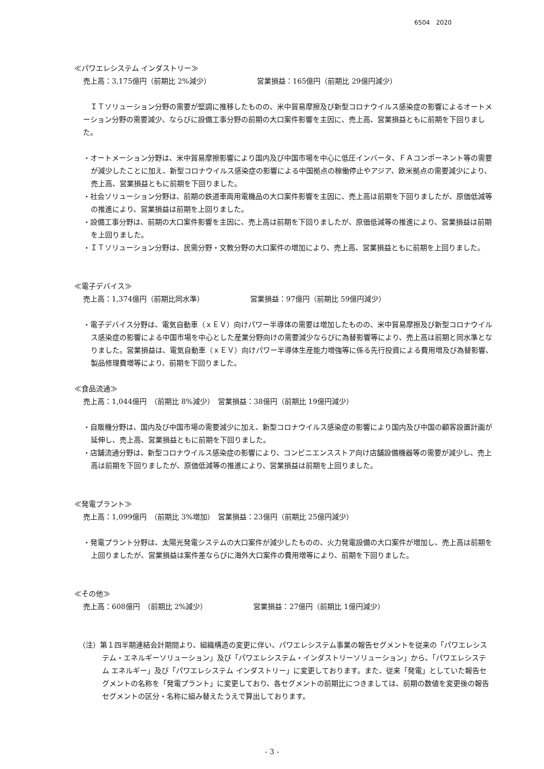6504　2020
≪パワエレシステム インダストリー≫
売上高：3,175億円（前期比 2%減少） 営業損益：165億円（前期比 29億円減少）
ＩＴソリューション分野の需要が堅調に推移したものの、米中貿易摩擦及び新型コロナウイルス感染症の影響によるオートメーション分野の需要減少、ならびに設備工事分野の前期の大口案件影響を主因に、売上高、営業損益ともに前期を下回りました。
・オートメーション分野は、米中貿易摩擦影響により国内及び中国市場を中心に低圧インバータ、ＦＡコンポーネント等の需要が減少したことに加え、新型コロナウイルス感染症の影響による中国拠点の稼働停止やアジア、欧米拠点の需要減少により、売上高、営業損益ともに前期を下回りました。
・社会ソリューション分野は、前期の鉄道車両用電機品の大口案件影響を主因に、売上高は前期を下回りましたが、原価低減等の推進により、営業損益は前期を上回りました。
・設備工事分野は、前期の大口案件影響を主因に、売上高は前期を下回りましたが、原価低減等の推進により、営業損益は前期を上回りました。
・ＩＴソリューション分野は、民需分野・文教分野の大口案件の増加により、売上高、営業損益ともに前期を上回りました。
≪電子デバイス≫
売上高：1,374億円（前期比同水準） 営業損益：97億円（前期比 59億円減少）
・電子デバイス分野は、電気自動車（ｘＥＶ）向けパワー半導体の需要は増加したものの、米中貿易摩擦及び新型コロナウイルス感染症の影響による中国市場を中心とした産業分野向けの需要減少ならびに為替影響等により、売上高は前期と同水準となりました。営業損益は、電気自動車（ｘＥＶ）向けパワー半導体生産能力増強等に係る先行投資による費用増及び為替影響、製品修理費増等により、前期を下回りました。
≪食品流通≫
売上高：1,044億円　（前期比 8%減少）　営業損益：38億円（前期比 19億円減少）
・自販機分野は、国内及び中国市場の需要減少に加え、新型コロナウイルス感染症の影響により国内及び中国の顧客設置計画が延伸し、売上高、営業損益ともに前期を下回りました。
・店舗流通分野は、新型コロナウイルス感染症の影響により、コンビニエンスストア向け店舗設備機器等の需要が減少し、売上高は前期を下回りましたが、原価低減等の推進により、営業損益は前期を上回りました。
≪発電プラント≫
売上高：1,099億円　（前期比 3%増加）　営業損益：23億円（前期比 25億円減少）
・発電プラント分野は、太陽光発電システムの大口案件が減少したものの、火力発電設備の大口案件が増加し、売上高は前期を上回りましたが、営業損益は案件差ならびに海外大口案件の費用増等により、前期を下回りました。
≪その他≫
売上高：608億円　（前期比 2%減少） 営業損益：27億円（前期比 1億円減少）
（注）第１四半期連結会計期間より、組織構造の変更に伴い、パワエレシステム事業の報告セグメントを従来の「パワエレシステム・エネルギーソリューション」及び「パワエレシステム・インダストリーソリューション」から、「パワエレシステム エネルギー」及び「パワエレシステム インダストリー」に変更しております。また、従来「発電」としていた報告セグメントの名称を「発電プラント」に変更しており、各セグメントの前期比につきましては、前期の数値を変更後の報告セグメントの区分・名称に組み替えたうえで算出しております。
- 3 -